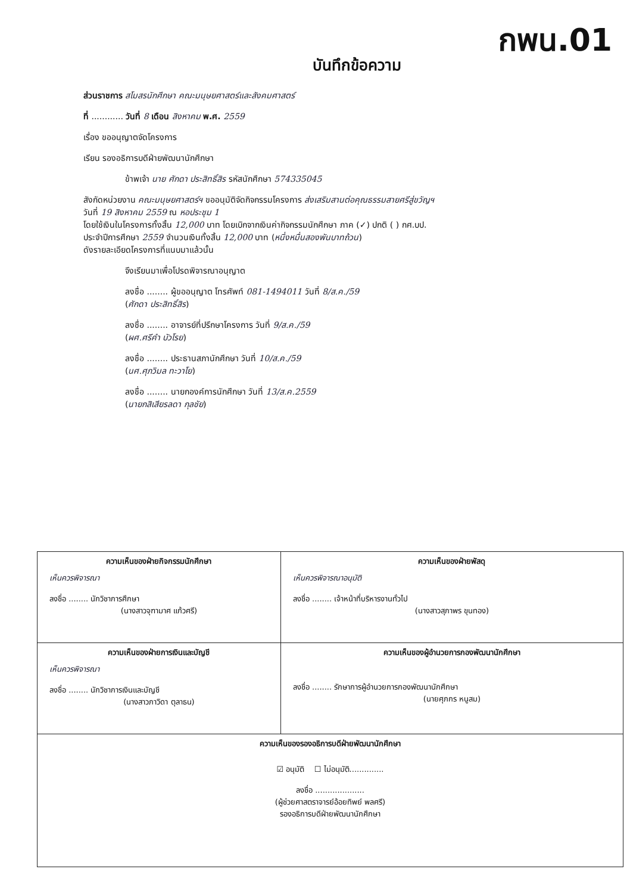กพน.01
บันทึกข้อความ
ส่วนราชการ สโมสรนักศึกษา คณะมนุษยศาสตร์และสังคมศาสตร์
ที่ ............ วันที่ 8 เดือน สิงหาคม พ.ศ. 2559
เรื่อง ขออนุญาตจัดโครงการ
เรียน รองอธิการบดีฝ่ายพัฒนานักศึกษา
ข้าพเจ้า นาย ศักดา ประสิทธิ์สิร รหัสนักศึกษา 574335045
สังกัดหน่วยงาน คณะมนุษยศาสตร์ฯ ขออนุมัติจัดกิจกรรมโครงการ ส่งเสริมสานต่อคุณธรรมสายศรีสู่ขวัญฯ
วันที่ 19 สิงหาคม 2559 ณ หอประชุม 1
โดยใช้เงินในโครงการทั้งสิ้น 12,000 บาท โดยเบิกจากเงินค่ากิจกรรมนักศึกษา ภาค (✓) ปกติ ( ) กศ.บป.
ประจำปีการศึกษา 2559 จำนวนเงินทั้งสิ้น 12,000 บาท (หนึ่งหมื่นสองพันบาทถ้วน)
ดังรายละเอียดโครงการที่แนบมาแล้วนั้น
จึงเรียนมาเพื่อโปรดพิจารณาอนุญาต
ลงชื่อ ........ ผู้ขออนุญาต โทรศัพท์ 081-1494011 วันที่ 8/ส.ค./59
(ศักดา ประสิทธิ์สิร)
ลงชื่อ ........ อาจารย์ที่ปรึกษาโครงการ วันที่ 9/ส.ค./59
(ผศ.ศรีคำ บัวโรย)
ลงชื่อ ........ ประธานสภานักศึกษา วันที่ 10/ส.ค./59
(นศ.ศุภวิมล ทะวาโย)
ลงชื่อ ........ นายกองค์การนักศึกษา วันที่ 13/ส.ค.2559
(นายกสิเสียรลดา กุลชัย)
| ความเห็นของฝ่ายกิจกรรมนักศึกษา เห็นควรพิจารณา ลงชื่อ ........ นักวิชาการศึกษา (นางสาวจุฑามาศ แก้วศรี) | ความเห็นของฝ่ายพัสดุ เห็นควรพิจารณาอนุมัติ ลงชื่อ ........ เจ้าหน้าที่บริหารงานทั่วไป (นางสาวสุภาพร ขุนทอง) |
| ความเห็นของฝ่ายการเงินและบัญชี เห็นควรพิจารณา ลงชื่อ ........ นักวิชาการเงินและบัญชี (นางสาวภาวิดา ตุลาธน) | ความเห็นของผู้อำนวยการกองพัฒนานักศึกษา ลงชื่อ ........ รักษาการผู้อำนวยการกองพัฒนานักศึกษา (นายศุภกร หนูสม) |
| ความเห็นของรองอธิการบดีฝ่ายพัฒนานักศึกษา ☑ อนุมัติ ☐ ไม่อนุมัติ.............. ลงชื่อ .................... (ผู้ช่วยศาสตราจารย์อ้อยทิพย์ พลศรี) รองอธิการบดีฝ่ายพัฒนานักศึกษา | |